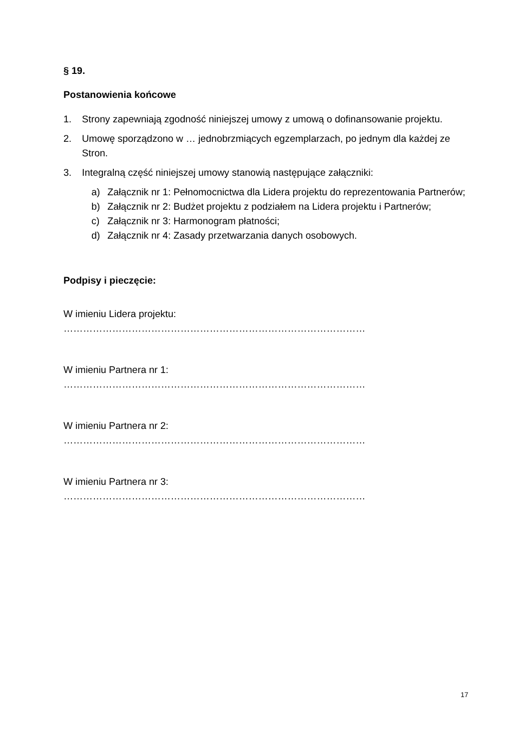§ 19.
Postanowienia końcowe
1. Strony zapewniają zgodność niniejszej umowy z umową o dofinansowanie projektu.
2. Umowę sporządzono w … jednobrzmiących egzemplarzach, po jednym dla każdej ze Stron.
3. Integralną część niniejszej umowy stanowią następujące załączniki:
a) Załącznik nr 1: Pełnomocnictwa dla Lidera projektu do reprezentowania Partnerów;
b) Załącznik nr 2: Budżet projektu z podziałem na Lidera projektu i Partnerów;
c) Załącznik nr 3: Harmonogram płatności;
d) Załącznik nr 4: Zasady przetwarzania danych osobowych.
Podpisy i pieczęcie:
W imieniu Lidera projektu:
…………………………………………………………………………………
W imieniu Partnera nr 1:
…………………………………………………………………………………
W imieniu Partnera nr 2:
…………………………………………………………………………………
W imieniu Partnera nr 3:
…………………………………………………………………………………
17